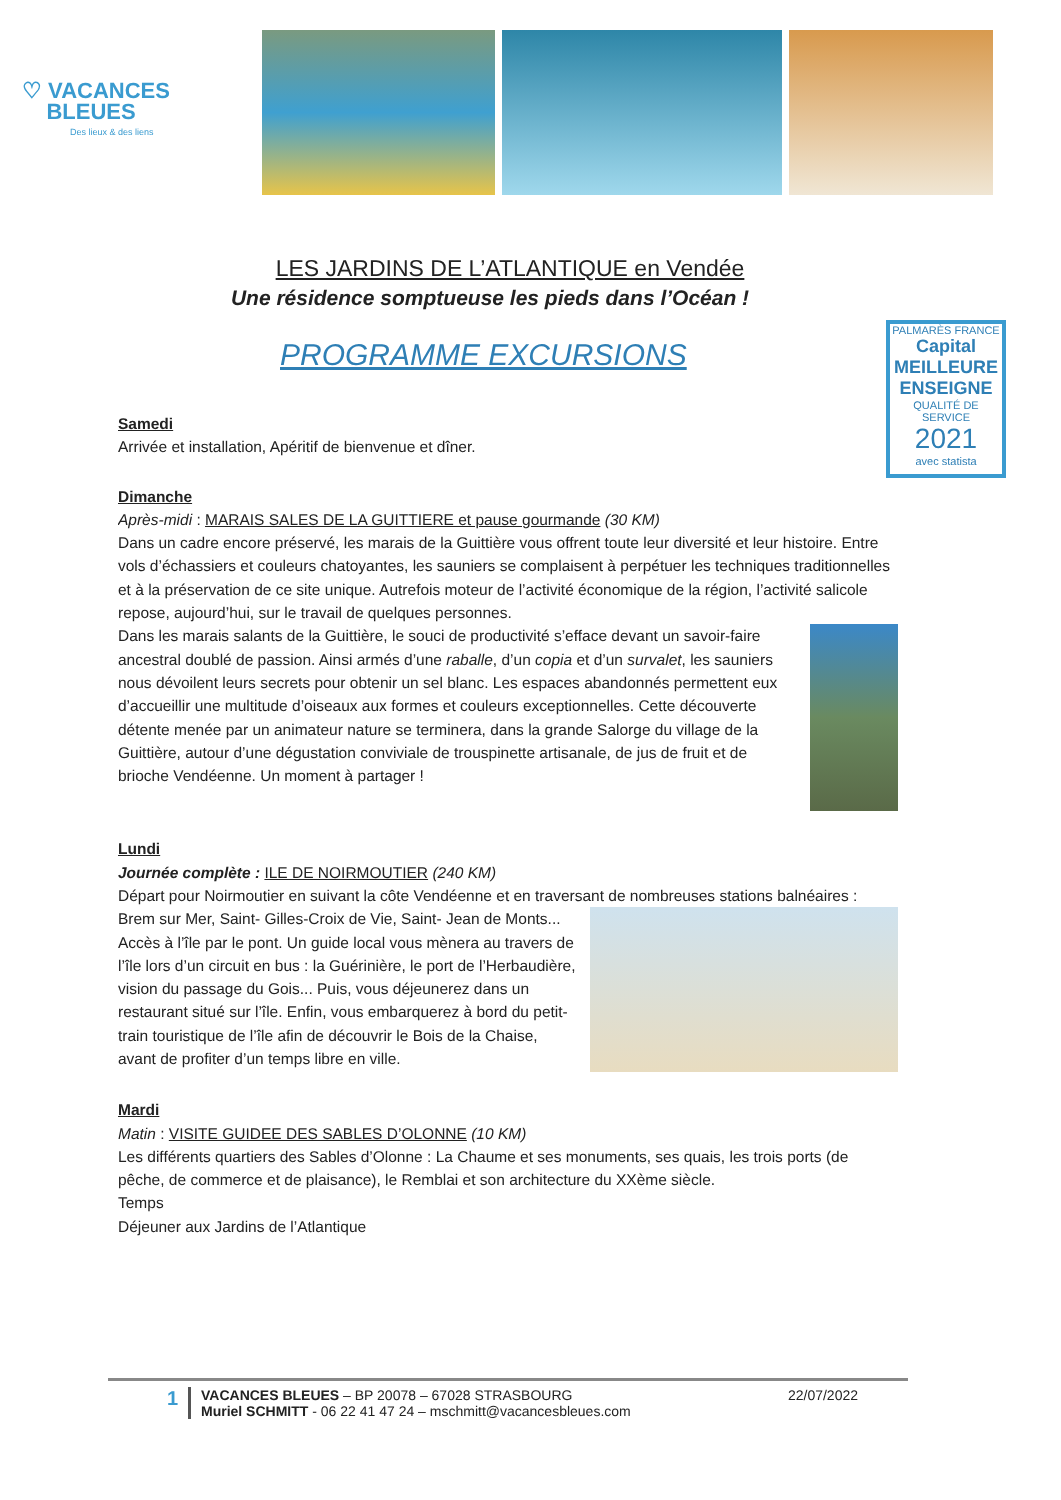♡ VACANCES
BLEUES
Des lieux & des liens
LES JARDINS DE L’ATLANTIQUE en Vendée
Une résidence somptueuse les pieds dans l’Océan !
PROGRAMME EXCURSIONS
PALMARÈS FRANCE
Capital
MEILLEURE ENSEIGNE
QUALITÉ DE SERVICE
2021
avec statista
Samedi
Arrivée et installation, Apéritif de bienvenue et dîner.
Dimanche
Après-midi : MARAIS SALES DE LA GUITTIERE et pause gourmande (30 KM)
Dans un cadre encore préservé, les marais de la Guittière vous offrent toute leur diversité et leur histoire. Entre vols d’échassiers et couleurs chatoyantes, les sauniers se complaisent à perpétuer les techniques traditionnelles et à la préservation de ce site unique. Autrefois moteur de l’activité économique de la région, l’activité salicole repose, aujourd’hui, sur le travail de quelques personnes.
Dans les marais salants de la Guittière, le souci de productivité s’efface devant un savoir-faire ancestral doublé de passion. Ainsi armés d’une raballe, d’un copia et d’un survalet, les sauniers nous dévoilent leurs secrets pour obtenir un sel blanc. Les espaces abandonnés permettent eux d’accueillir une multitude d’oiseaux aux formes et couleurs exceptionnelles. Cette découverte détente menée par un animateur nature se terminera, dans la grande Salorge du village de la Guittière, autour d’une dégustation conviviale de trouspinette artisanale, de jus de fruit et de brioche Vendéenne. Un moment à partager !
Lundi
Journée complète : ILE DE NOIRMOUTIER (240 KM)
Départ pour Noirmoutier en suivant la côte Vendéenne et en traversant de nombreuses stations
balnéaires : Brem sur Mer, Saint- Gilles-Croix de Vie, Saint- Jean de Monts... Accès à l’île par le pont. Un guide local vous mènera au travers de l’île lors d’un circuit en bus : la Guérinière, le port de l’Herbaudière, vision du passage du Gois... Puis, vous déjeunerez dans un restaurant situé sur l’île. Enfin, vous embarquerez à bord du petit-train touristique de l’île afin de découvrir le Bois de la Chaise, avant de profiter d’un temps libre en ville.
Mardi
Matin : VISITE GUIDEE DES SABLES D’OLONNE (10 KM)
Les différents quartiers des Sables d’Olonne : La Chaume et ses monuments, ses quais, les trois ports (de pêche, de commerce et de plaisance), le Remblai et son architecture du XXème siècle.
Temps
Déjeuner aux Jardins de l’Atlantique
1
VACANCES BLEUES – BP 20078 – 67028 STRASBOURG
Muriel SCHMITT - 06 22 41 47 24 – mschmitt@vacancesbleues.com
22/07/2022